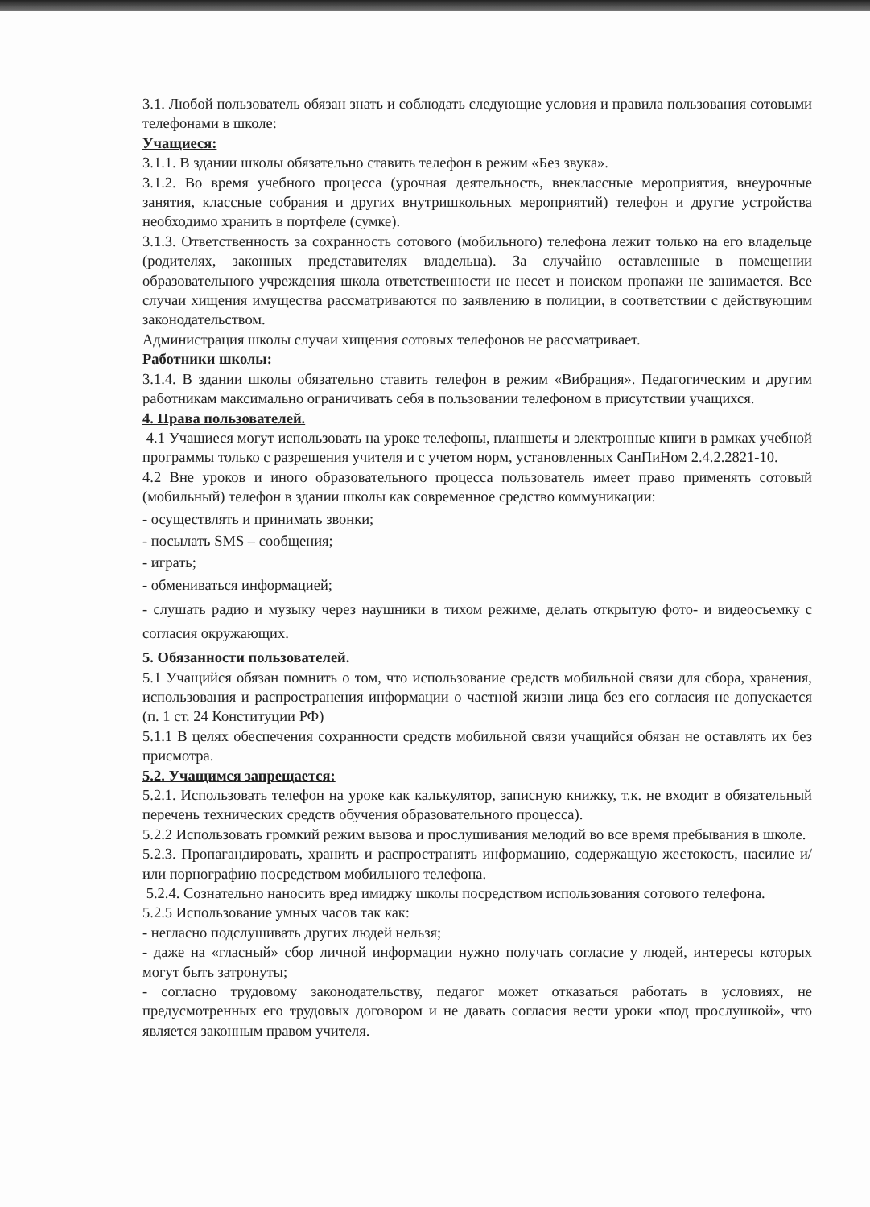3.1. Любой пользователь обязан знать и соблюдать следующие условия и правила пользования сотовыми телефонами в школе:
Учащиеся:
3.1.1. В здании школы обязательно ставить телефон в режим «Без звука».
3.1.2. Во время учебного процесса (урочная деятельность, внеклассные мероприятия, внеурочные занятия, классные собрания и других внутришкольных мероприятий) телефон и другие устройства необходимо хранить в портфеле (сумке).
3.1.3. Ответственность за сохранность сотового (мобильного) телефона лежит только на его владельце (родителях, законных представителях владельца). За случайно оставленные в помещении образовательного учреждения школа ответственности не несет и поиском пропажи не занимается. Все случаи хищения имущества рассматриваются по заявлению в полиции, в соответствии с действующим законодательством.
Администрация школы случаи хищения сотовых телефонов не рассматривает.
Работники школы:
3.1.4. В здании школы обязательно ставить телефон в режим «Вибрация». Педагогическим и другим работникам максимально ограничивать себя в пользовании телефоном в присутствии учащихся.
4. Права пользователей.
4.1 Учащиеся могут использовать на уроке телефоны, планшеты и электронные книги в рамках учебной программы только с разрешения учителя и с учетом норм, установленных СанПиНом 2.4.2.2821-10.
4.2 Вне уроков и иного образовательного процесса пользователь имеет право применять сотовый (мобильный) телефон в здании школы как современное средство коммуникации:
- осуществлять и принимать звонки;
- посылать SMS – сообщения;
- играть;
- обмениваться информацией;
- слушать радио и музыку через наушники в тихом режиме, делать открытую фото- и видеосъемку с согласия окружающих.
5. Обязанности пользователей.
5.1 Учащийся обязан помнить о том, что использование средств мобильной связи для сбора, хранения, использования и распространения информации о частной жизни лица без его согласия не допускается (п. 1 ст. 24 Конституции РФ)
5.1.1 В целях обеспечения сохранности средств мобильной связи учащийся обязан не оставлять их без присмотра.
5.2. Учащимся запрещается:
5.2.1. Использовать телефон на уроке как калькулятор, записную книжку, т.к. не входит в обязательный перечень технических средств обучения образовательного процесса).
5.2.2 Использовать громкий режим вызова и прослушивания мелодий во все время пребывания в школе.
5.2.3. Пропагандировать, хранить и распространять информацию, содержащую жестокость, насилие и/или порнографию посредством мобильного телефона.
5.2.4. Сознательно наносить вред имиджу школы посредством использования сотового телефона.
5.2.5 Использование умных часов так как:
- негласно подслушивать других людей нельзя;
- даже на «гласный» сбор личной информации нужно получать согласие у людей, интересы которых могут быть затронуты;
- согласно трудовому законодательству, педагог может отказаться работать в условиях, не предусмотренных его трудовых договором и не давать согласия вести уроки «под прослушкой», что является законным правом учителя.